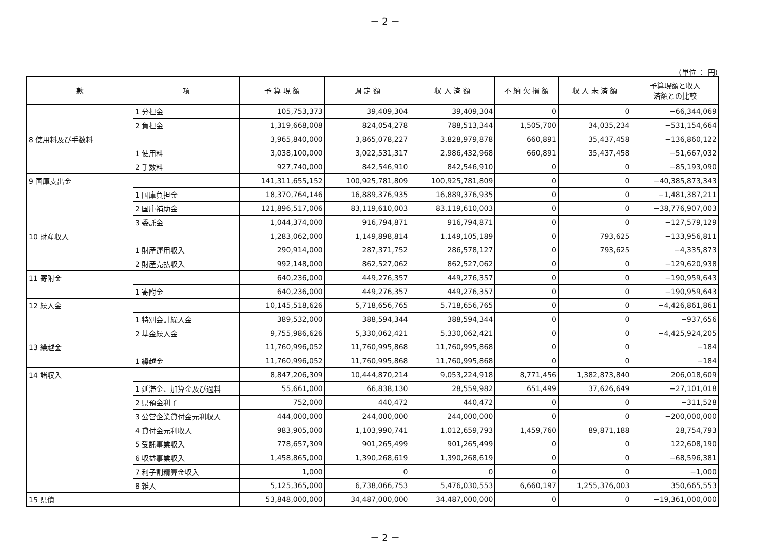－ 2 －
(単位 ： 円)
| 款 | 項 | 予 算 現 額 | 調 定 額 | 収 入 済 額 | 不 納 欠 損 額 | 収 入 未 済 額 | 予算現額と収入 済額との比較 |
| --- | --- | --- | --- | --- | --- | --- | --- |
| | 1 分担金 | 105,753,373 | 39,409,304 | 39,409,304 | 0 | 0 | −66,344,069 |
| | 2 負担金 | 1,319,668,008 | 824,054,278 | 788,513,344 | 1,505,700 | 34,035,234 | −531,154,664 |
| 8 使用料及び手数料 | | 3,965,840,000 | 3,865,078,227 | 3,828,979,878 | 660,891 | 35,437,458 | −136,860,122 |
| | 1 使用料 | 3,038,100,000 | 3,022,531,317 | 2,986,432,968 | 660,891 | 35,437,458 | −51,667,032 |
| | 2 手数料 | 927,740,000 | 842,546,910 | 842,546,910 | 0 | 0 | −85,193,090 |
| 9 国庫支出金 | | 141,311,655,152 | 100,925,781,809 | 100,925,781,809 | 0 | 0 | −40,385,873,343 |
| | 1 国庫負担金 | 18,370,764,146 | 16,889,376,935 | 16,889,376,935 | 0 | 0 | −1,481,387,211 |
| | 2 国庫補助金 | 121,896,517,006 | 83,119,610,003 | 83,119,610,003 | 0 | 0 | −38,776,907,003 |
| | 3 委託金 | 1,044,374,000 | 916,794,871 | 916,794,871 | 0 | 0 | −127,579,129 |
| 10 財産収入 | | 1,283,062,000 | 1,149,898,814 | 1,149,105,189 | 0 | 793,625 | −133,956,811 |
| | 1 財産運用収入 | 290,914,000 | 287,371,752 | 286,578,127 | 0 | 793,625 | −4,335,873 |
| | 2 財産売払収入 | 992,148,000 | 862,527,062 | 862,527,062 | 0 | 0 | −129,620,938 |
| 11 寄附金 | | 640,236,000 | 449,276,357 | 449,276,357 | 0 | 0 | −190,959,643 |
| | 1 寄附金 | 640,236,000 | 449,276,357 | 449,276,357 | 0 | 0 | −190,959,643 |
| 12 繰入金 | | 10,145,518,626 | 5,718,656,765 | 5,718,656,765 | 0 | 0 | −4,426,861,861 |
| | 1 特別会計繰入金 | 389,532,000 | 388,594,344 | 388,594,344 | 0 | 0 | −937,656 |
| | 2 基金繰入金 | 9,755,986,626 | 5,330,062,421 | 5,330,062,421 | 0 | 0 | −4,425,924,205 |
| 13 繰越金 | | 11,760,996,052 | 11,760,995,868 | 11,760,995,868 | 0 | 0 | −184 |
| | 1 繰越金 | 11,760,996,052 | 11,760,995,868 | 11,760,995,868 | 0 | 0 | −184 |
| 14 諸収入 | | 8,847,206,309 | 10,444,870,214 | 9,053,224,918 | 8,771,456 | 1,382,873,840 | 206,018,609 |
| | 1 延滞金、加算金及び過料 | 55,661,000 | 66,838,130 | 28,559,982 | 651,499 | 37,626,649 | −27,101,018 |
| | 2 県預金利子 | 752,000 | 440,472 | 440,472 | 0 | 0 | −311,528 |
| | 3 公営企業貸付金元利収入 | 444,000,000 | 244,000,000 | 244,000,000 | 0 | 0 | −200,000,000 |
| | 4 貸付金元利収入 | 983,905,000 | 1,103,990,741 | 1,012,659,793 | 1,459,760 | 89,871,188 | 28,754,793 |
| | 5 受託事業収入 | 778,657,309 | 901,265,499 | 901,265,499 | 0 | 0 | 122,608,190 |
| | 6 収益事業収入 | 1,458,865,000 | 1,390,268,619 | 1,390,268,619 | 0 | 0 | −68,596,381 |
| | 7 利子割精算金収入 | 1,000 | 0 | 0 | 0 | 0 | −1,000 |
| | 8 雑入 | 5,125,365,000 | 6,738,066,753 | 5,476,030,553 | 6,660,197 | 1,255,376,003 | 350,665,553 |
| 15 県債 | | 53,848,000,000 | 34,487,000,000 | 34,487,000,000 | 0 | 0 | −19,361,000,000 |
－ 2 －